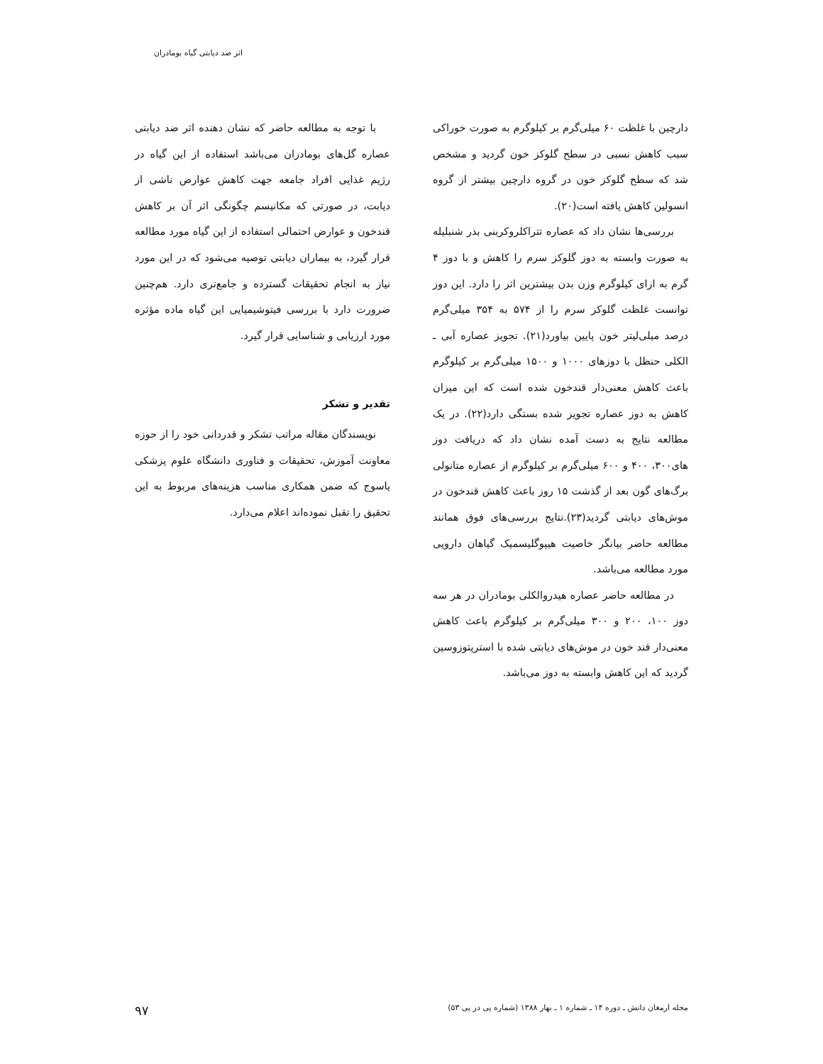اثر ضد دیابتی گیاه بومادران
دارچین با غلظت ۶۰ میلی‌گرم بر کیلوگرم به صورت خوراکی سبب کاهش نسبی در سطح گلوکز خون گردید و مشخص شد که سطح گلوکز خون در گروه دارچین بیشتر از گروه انسولین کاهش یافته است(۲۰).
بررسی‌ها نشان داد که عصاره تتراکلروکربنی بذر شنبلیله به صورت وابسته به دوز گلوکز سرم را کاهش و با دوز ۴ گرم به ازای کیلوگرم وزن بدن بیشترین اثر را دارد. این دوز توانست غلظت گلوکز سرم را از ۵۷۴ به ۳۵۴ میلی‌گرم درصد میلی‌لیتر خون پایین بیاورد(۲۱). تجویز عصاره آبی ـ الکلی حنظل با دوزهای ۱۰۰۰ و ۱۵۰۰ میلی‌گرم بر کیلوگرم باعث کاهش معنی‌دار قندخون شده است که این میزان کاهش به دوز عصاره تجویز شده بستگی دارد(۲۲). در یک مطالعه نتایج به دست آمده نشان داد که دریافت دوز های۳۰۰، ۴۰۰ و ۶۰۰ میلی‌گرم بر کیلوگرم از عصاره متانولی برگ‌های گون بعد از گذشت ۱۵ روز باعث کاهش قندخون در موش‌های دیابتی گردید(۲۳).نتایج بررسی‌های فوق همانند مطالعه حاضر بیانگر خاصیت هیپوگلیسمیک گیاهان دارویی مورد مطالعه می‌باشد.
در مطالعه حاضر عصاره هیدروالکلی بومادران در هر سه دوز ۱۰۰، ۲۰۰ و ۳۰۰ میلی‌گرم بر کیلوگرم باعث کاهش معنی‌دار قند خون در موش‌های دیابتی شده با استرپتوزوسین گردید که این کاهش وابسته به دوز می‌باشد.
با توجه به مطالعه حاضر که نشان دهنده اثر ضد دیابتی عصاره گل‌های بومادران می‌باشد استفاده از این گیاه در رژیم غذایی افراد جامعه جهت کاهش عوارض ناشی از دیابت، در صورتی که مکانیسم چگونگی اثر آن بر کاهش قندخون و عوارض احتمالی استفاده از این گیاه مورد مطالعه قرار گیرد، به بیماران دیابتی توصیه می‌شود که در این مورد نیاز به انجام تحقیقات گسترده و جامع‌تری دارد. هم‌چنین ضرورت دارد با بررسی فیتوشیمیایی این گیاه ماده مؤثره مورد ارزیابی و شناسایی قرار گیرد.
تقدیر و تشکر
نویسندگان مقاله مراتب تشکر و قدردانی خود را از حوزه معاونت آموزش، تحقیقات و فناوری دانشگاه علوم پزشکی یاسوج که ضمن همکاری مناسب هزینه‌های مربوط به این تحقیق را تقبل نموده‌اند اعلام می‌دارد.
مجله ارمغان دانش ـ دوره ۱۴ ـ شماره ۱ ـ بهار ۱۳۸۸ (شماره پی در پی ۵۳) ۹۷